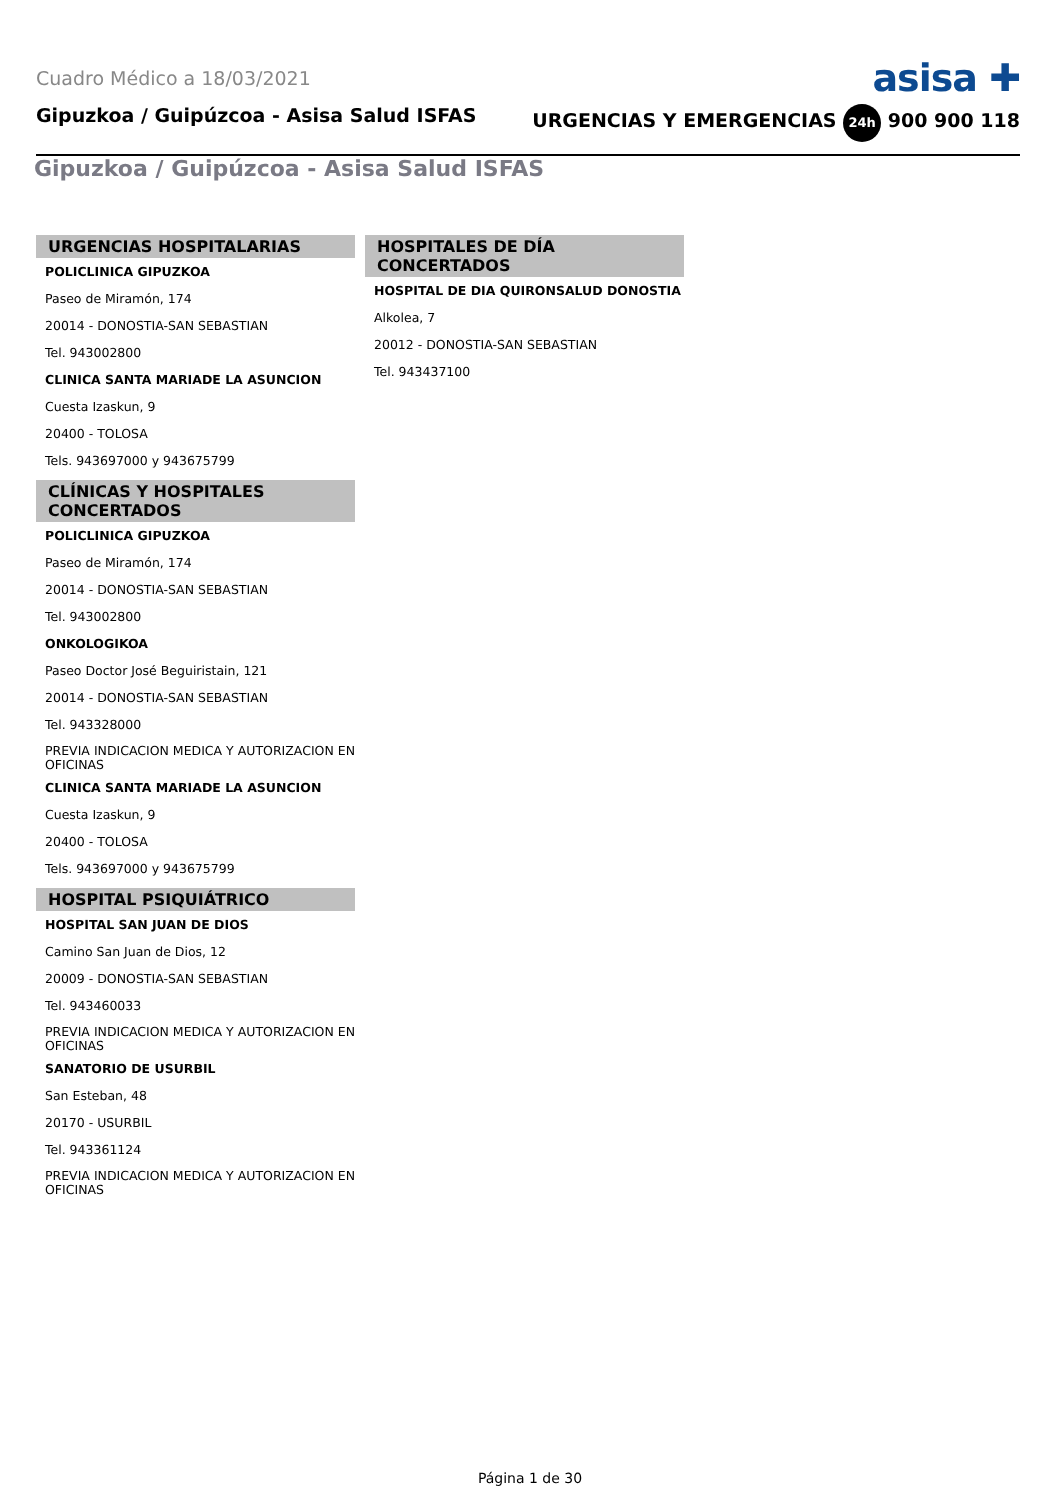Cuadro Médico a 18/03/2021 asisa ✚
Gipuzkoa / Guipúzcoa - Asisa Salud ISFAS URGENCIAS Y EMERGENCIAS 24h 900 900 118
Gipuzkoa / Guipúzcoa - Asisa Salud ISFAS
URGENCIAS HOSPITALARIAS
POLICLINICA GIPUZKOA
Paseo de Miramón, 174
20014 - DONOSTIA-SAN SEBASTIAN
Tel. 943002800
CLINICA SANTA MARIADE LA ASUNCION
Cuesta Izaskun, 9
20400 - TOLOSA
Tels. 943697000 y 943675799
CLÍNICAS Y HOSPITALES CONCERTADOS
POLICLINICA GIPUZKOA
Paseo de Miramón, 174
20014 - DONOSTIA-SAN SEBASTIAN
Tel. 943002800
ONKOLOGIKOA
Paseo Doctor José Beguiristain, 121
20014 - DONOSTIA-SAN SEBASTIAN
Tel. 943328000
PREVIA INDICACION MEDICA Y AUTORIZACION EN OFICINAS
CLINICA SANTA MARIADE LA ASUNCION
Cuesta Izaskun, 9
20400 - TOLOSA
Tels. 943697000 y 943675799
HOSPITAL PSIQUIÁTRICO
HOSPITAL SAN JUAN DE DIOS
Camino San Juan de Dios, 12
20009 - DONOSTIA-SAN SEBASTIAN
Tel. 943460033
PREVIA INDICACION MEDICA Y AUTORIZACION EN OFICINAS
SANATORIO DE USURBIL
San Esteban, 48
20170 - USURBIL
Tel. 943361124
PREVIA INDICACION MEDICA Y AUTORIZACION EN OFICINAS
HOSPITALES DE DÍA CONCERTADOS
HOSPITAL DE DIA QUIRONSALUD DONOSTIA
Alkolea, 7
20012 - DONOSTIA-SAN SEBASTIAN
Tel. 943437100
Página 1 de 30